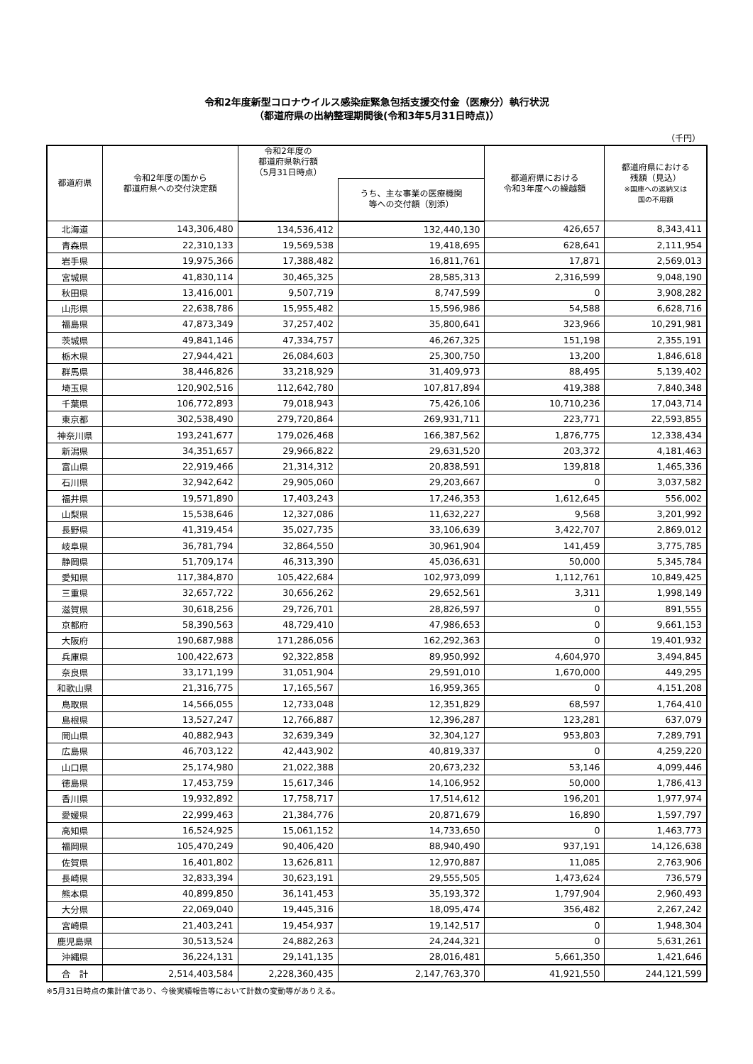令和2年度新型コロナウイルス感染症緊急包括支援交付金（医療分）執行状況
（都道府県の出納整理期間後(令和3年5月31日時点)）
（千円）
| 都道府県 | 令和2年度の国から 都道府県への交付決定額 | 令和2年度の 都道府県執行額 （5月31日時点） | | 都道府県における 令和3年度への繰越額 | 都道府県における 残額（見込） ※国庫への返納又は 国の不用額 |
| --- | --- | --- | --- | --- | --- |
| | | | うち、主な事業の医療機関 等への交付額（別添） | | |
| 北海道 | 143,306,480 | 134,536,412 | 132,440,130 | 426,657 | 8,343,411 |
| 青森県 | 22,310,133 | 19,569,538 | 19,418,695 | 628,641 | 2,111,954 |
| 岩手県 | 19,975,366 | 17,388,482 | 16,811,761 | 17,871 | 2,569,013 |
| 宮城県 | 41,830,114 | 30,465,325 | 28,585,313 | 2,316,599 | 9,048,190 |
| 秋田県 | 13,416,001 | 9,507,719 | 8,747,599 | 0 | 3,908,282 |
| 山形県 | 22,638,786 | 15,955,482 | 15,596,986 | 54,588 | 6,628,716 |
| 福島県 | 47,873,349 | 37,257,402 | 35,800,641 | 323,966 | 10,291,981 |
| 茨城県 | 49,841,146 | 47,334,757 | 46,267,325 | 151,198 | 2,355,191 |
| 栃木県 | 27,944,421 | 26,084,603 | 25,300,750 | 13,200 | 1,846,618 |
| 群馬県 | 38,446,826 | 33,218,929 | 31,409,973 | 88,495 | 5,139,402 |
| 埼玉県 | 120,902,516 | 112,642,780 | 107,817,894 | 419,388 | 7,840,348 |
| 千葉県 | 106,772,893 | 79,018,943 | 75,426,106 | 10,710,236 | 17,043,714 |
| 東京都 | 302,538,490 | 279,720,864 | 269,931,711 | 223,771 | 22,593,855 |
| 神奈川県 | 193,241,677 | 179,026,468 | 166,387,562 | 1,876,775 | 12,338,434 |
| 新潟県 | 34,351,657 | 29,966,822 | 29,631,520 | 203,372 | 4,181,463 |
| 富山県 | 22,919,466 | 21,314,312 | 20,838,591 | 139,818 | 1,465,336 |
| 石川県 | 32,942,642 | 29,905,060 | 29,203,667 | 0 | 3,037,582 |
| 福井県 | 19,571,890 | 17,403,243 | 17,246,353 | 1,612,645 | 556,002 |
| 山梨県 | 15,538,646 | 12,327,086 | 11,632,227 | 9,568 | 3,201,992 |
| 長野県 | 41,319,454 | 35,027,735 | 33,106,639 | 3,422,707 | 2,869,012 |
| 岐阜県 | 36,781,794 | 32,864,550 | 30,961,904 | 141,459 | 3,775,785 |
| 静岡県 | 51,709,174 | 46,313,390 | 45,036,631 | 50,000 | 5,345,784 |
| 愛知県 | 117,384,870 | 105,422,684 | 102,973,099 | 1,112,761 | 10,849,425 |
| 三重県 | 32,657,722 | 30,656,262 | 29,652,561 | 3,311 | 1,998,149 |
| 滋賀県 | 30,618,256 | 29,726,701 | 28,826,597 | 0 | 891,555 |
| 京都府 | 58,390,563 | 48,729,410 | 47,986,653 | 0 | 9,661,153 |
| 大阪府 | 190,687,988 | 171,286,056 | 162,292,363 | 0 | 19,401,932 |
| 兵庫県 | 100,422,673 | 92,322,858 | 89,950,992 | 4,604,970 | 3,494,845 |
| 奈良県 | 33,171,199 | 31,051,904 | 29,591,010 | 1,670,000 | 449,295 |
| 和歌山県 | 21,316,775 | 17,165,567 | 16,959,365 | 0 | 4,151,208 |
| 鳥取県 | 14,566,055 | 12,733,048 | 12,351,829 | 68,597 | 1,764,410 |
| 島根県 | 13,527,247 | 12,766,887 | 12,396,287 | 123,281 | 637,079 |
| 岡山県 | 40,882,943 | 32,639,349 | 32,304,127 | 953,803 | 7,289,791 |
| 広島県 | 46,703,122 | 42,443,902 | 40,819,337 | 0 | 4,259,220 |
| 山口県 | 25,174,980 | 21,022,388 | 20,673,232 | 53,146 | 4,099,446 |
| 徳島県 | 17,453,759 | 15,617,346 | 14,106,952 | 50,000 | 1,786,413 |
| 香川県 | 19,932,892 | 17,758,717 | 17,514,612 | 196,201 | 1,977,974 |
| 愛媛県 | 22,999,463 | 21,384,776 | 20,871,679 | 16,890 | 1,597,797 |
| 高知県 | 16,524,925 | 15,061,152 | 14,733,650 | 0 | 1,463,773 |
| 福岡県 | 105,470,249 | 90,406,420 | 88,940,490 | 937,191 | 14,126,638 |
| 佐賀県 | 16,401,802 | 13,626,811 | 12,970,887 | 11,085 | 2,763,906 |
| 長崎県 | 32,833,394 | 30,623,191 | 29,555,505 | 1,473,624 | 736,579 |
| 熊本県 | 40,899,850 | 36,141,453 | 35,193,372 | 1,797,904 | 2,960,493 |
| 大分県 | 22,069,040 | 19,445,316 | 18,095,474 | 356,482 | 2,267,242 |
| 宮崎県 | 21,403,241 | 19,454,937 | 19,142,517 | 0 | 1,948,304 |
| 鹿児島県 | 30,513,524 | 24,882,263 | 24,244,321 | 0 | 5,631,261 |
| 沖縄県 | 36,224,131 | 29,141,135 | 28,016,481 | 5,661,350 | 1,421,646 |
| 合 計 | 2,514,403,584 | 2,228,360,435 | 2,147,763,370 | 41,921,550 | 244,121,599 |
※5月31日時点の集計値であり、今後実績報告等において計数の変動等がありえる。